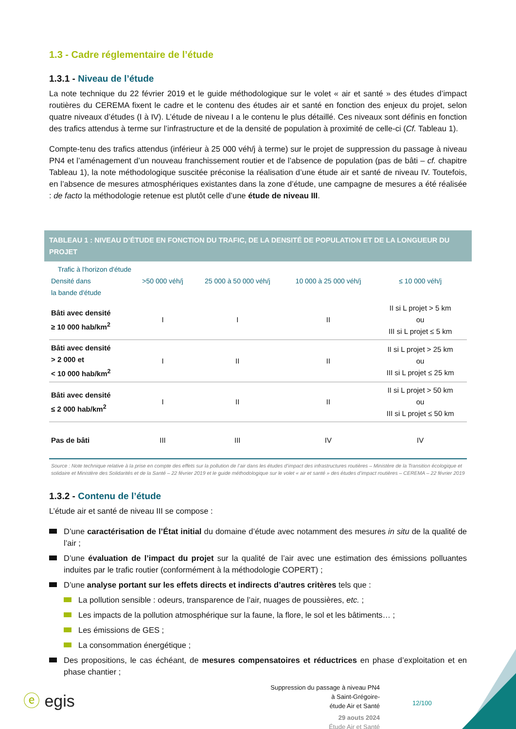1.3 - Cadre réglementaire de l’étude
1.3.1 - Niveau de l’étude
La note technique du 22 février 2019 et le guide méthodologique sur le volet « air et santé » des études d’impact routières du CEREMA fixent le cadre et le contenu des études air et santé en fonction des enjeux du projet, selon quatre niveaux d’études (I à IV). L’étude de niveau I a le contenu le plus détaillé. Ces niveaux sont définis en fonction des trafics attendus à terme sur l’infrastructure et de la densité de population à proximité de celle-ci (Cf. Tableau 1).
Compte-tenu des trafics attendus (inférieur à 25 000 véh/j à terme) sur le projet de suppression du passage à niveau PN4 et l’aménagement d’un nouveau franchissement routier et de l’absence de population (pas de bâti – cf. chapitre Tableau 1), la note méthodologique suscitée préconise la réalisation d’une étude air et santé de niveau IV. Toutefois, en l’absence de mesures atmosphériques existantes dans la zone d’étude, une campagne de mesures a été réalisée : de facto la méthodologie retenue est plutôt celle d’une étude de niveau III.
TABLEAU 1 : NIVEAU D’ÉTUDE EN FONCTION DU TRAFIC, DE LA DENSITÉ DE POPULATION ET DE LA LONGUEUR DU PROJET
| Trafic à l'horizon d'étude Densité dans la bande d'étude | >50 000 véh/j | 25 000 à 50 000 véh/j | 10 000 à 25 000 véh/j | ≤ 10 000 véh/j |
| Bâti avec densité ≥ 10 000 hab/km<sup>2</sup> | I | I | II | II si L projet > 5 km ou III si L projet ≤ 5 km |
| Bâti avec densité > 2 000 et < 10 000 hab/km<sup>2</sup> | I | II | II | II si L projet > 25 km ou III si L projet ≤ 25 km |
| Bâti avec densité ≤ 2 000 hab/km<sup>2</sup> | I | II | II | II si L projet > 50 km ou III si L projet ≤ 50 km |
| Pas de bâti | III | III | IV | IV |
Source : Note technique relative à la prise en compte des effets sur la pollution de l’air dans les études d’impact des infrastructures routières – Ministère de la Transition écologique et solidaire et Ministère des Solidarités et de la Santé – 22 février 2019 et le guide méthodologique sur le volet « air et santé » des études d’impact routières – CEREMA – 22 février 2019
1.3.2 - Contenu de l’étude
L’étude air et santé de niveau III se compose :
D’une caractérisation de l’État initial du domaine d’étude avec notamment des mesures in situ de la qualité de l’air ;
D’une évaluation de l’impact du projet sur la qualité de l’air avec une estimation des émissions polluantes induites par le trafic routier (conformément à la méthodologie COPERT) ;
D’une analyse portant sur les effets directs et indirects d’autres critères tels que :
La pollution sensible : odeurs, transparence de l’air, nuages de poussières, etc. ;
Les impacts de la pollution atmosphérique sur la faune, la flore, le sol et les bâtiments… ;
Les émissions de GES ;
La consommation énergétique ;
Des propositions, le cas échéant, de mesures compensatoires et réductrices en phase d’exploitation et en phase chantier ;
ⓔ egis
Suppression du passage à niveau PN4
à Saint-Grégoire-
étude Air et Santé
29 aouts 2024
Étude Air et Santé
12/100